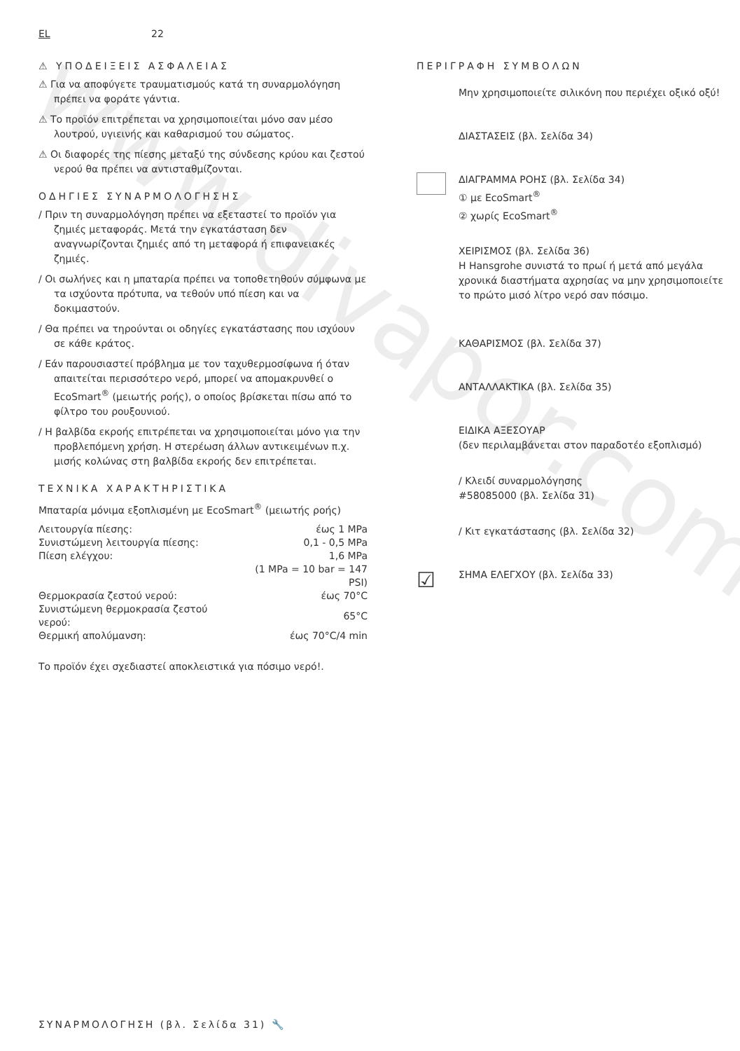www.divapor.com
EL 22
⚠ ΥΠΟΔΕΙΞΕΙΣ ΑΣΦΑΛΕΙΑΣ
⚠ Για να αποφύγετε τραυματισμούς κατά τη συναρμολόγηση πρέπει να φοράτε γάντια.
⚠ Το προϊόν επιτρέπεται να χρησιμοποιείται μόνο σαν μέσο λουτρού, υγιεινής και καθαρισμού του σώματος.
⚠ Οι διαφορές της πίεσης μεταξύ της σύνδεσης κρύου και ζεστού νερού θα πρέπει να αντισταθμίζονται.
ΟΔΗΓΙΕΣ ΣΥΝΑΡΜΟΛΟΓΗΣΗΣ
/ Πριν τη συναρμολόγηση πρέπει να εξεταστεί το προϊόν για ζημιές μεταφοράς. Μετά την εγκατάσταση δεν αναγνωρίζονται ζημιές από τη μεταφορά ή επιφανειακές ζημιές.
/ Οι σωλήνες και η μπαταρία πρέπει να τοποθετηθούν σύμφωνα με τα ισχύοντα πρότυπα, να τεθούν υπό πίεση και να δοκιμαστούν.
/ Θα πρέπει να τηρούνται οι οδηγίες εγκατάστασης που ισχύουν σε κάθε κράτος.
/ Εάν παρουσιαστεί πρόβλημα με τον ταχυθερμοσίφωνα ή όταν απαιτείται περισσότερο νερό, μπορεί να απομακρυνθεί ο EcoSmart<sup>®</sup> (μειωτής ροής), ο οποίος βρίσκεται πίσω από το φίλτρο του ρουξουνιού.
/ Η βαλβίδα εκροής επιτρέπεται να χρησιμοποιείται μόνο για την προβλεπόμενη χρήση. Η στερέωση άλλων αντικειμένων π.χ. μισής κολώνας στη βαλβίδα εκροής δεν επιτρέπεται.
ΤΕΧΝΙΚΑ ΧΑΡΑΚΤΗΡΙΣΤΙΚΑ
Μπαταρία μόνιμα εξοπλισμένη με EcoSmart<sup>®</sup> (μειωτής ροής)
| Λειτουργία πίεσης: | έως 1 MPa |
| Συνιστώμενη λειτουργία πίεσης: | 0,1 - 0,5 MPa |
| Πίεση ελέγχου: | 1,6 MPa |
| | (1 MPa = 10 bar = 147 PSI) |
| Θερμοκρασία ζεστού νερού: | έως 70°C |
| Συνιστώμενη θερμοκρασία ζεστού νερού: | 65°C |
| Θερμική απολύμανση: | έως 70°C/4 min |
Το προϊόν έχει σχεδιαστεί αποκλειστικά για πόσιμο νερό!.
ΠΕΡΙΓΡΑΦΗ ΣΥΜΒΟΛΩΝ
Μην χρησιμοποιείτε σιλικόνη που περιέχει οξικό οξύ!
ΔΙΑΣΤΑΣΕΙΣ (βλ. Σελίδα 34)
ΔΙΑΓΡΑΜΜΑ ΡΟΗΣ (βλ. Σελίδα 34)
① με EcoSmart<sup>®</sup>
② χωρίς EcoSmart<sup>®</sup>
ΧΕΙΡΙΣΜΟΣ (βλ. Σελίδα 36)
Η Hansgrohe συνιστά το πρωί ή μετά από μεγάλα χρονικά διαστήματα αχρησίας να μην χρησιμοποιείτε το πρώτο μισό λίτρο νερό σαν πόσιμο.
ΚΑΘΑΡΙΣΜΟΣ (βλ. Σελίδα 37)
ΑΝΤΑΛΛΑΚΤΙΚΑ (βλ. Σελίδα 35)
ΕΙΔΙΚΑ ΑΞΕΣΟΥΑΡ
(δεν περιλαμβάνεται στον παραδοτέο εξοπλισμό)
/ Κλειδί συναρμολόγησης
#58085000 (βλ. Σελίδα 31)
/ Κιτ εγκατάστασης (βλ. Σελίδα 32)
☑
ΣΗΜΑ ΕΛΕΓΧΟΥ (βλ. Σελίδα 33)
ΣΥΝΑΡΜΟΛΟΓΗΣΗ (βλ. Σελίδα 31) 🔧